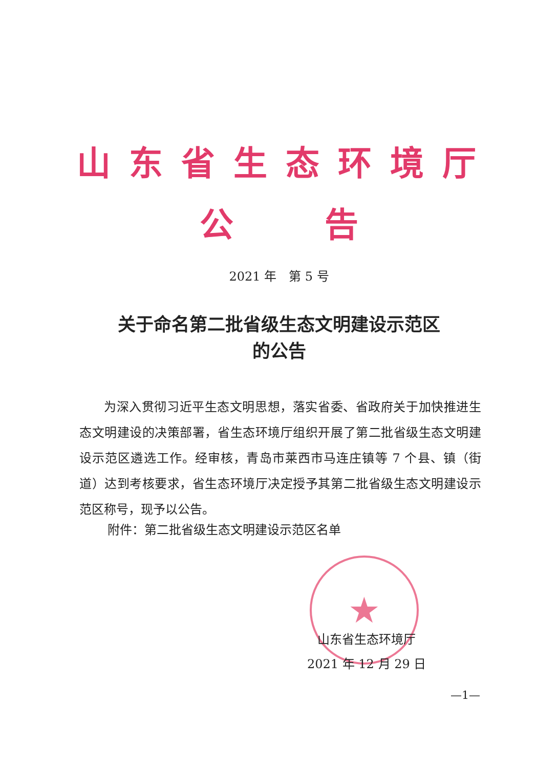山东省生态环境厅
公 告
2021 年　第 5 号
关于命名第二批省级生态文明建设示范区
的公告
为深入贯彻习近平生态文明思想，落实省委、省政府关于加快推进生态文明建设的决策部署，省生态环境厅组织开展了第二批省级生态文明建设示范区遴选工作。经审核，青岛市莱西市马连庄镇等 7 个县、镇（街道）达到考核要求，省生态环境厅决定授予其第二批省级生态文明建设示范区称号，现予以公告。
附件：第二批省级生态文明建设示范区名单
★
山东省生态环境厅
2021 年 12 月 29 日
—1—